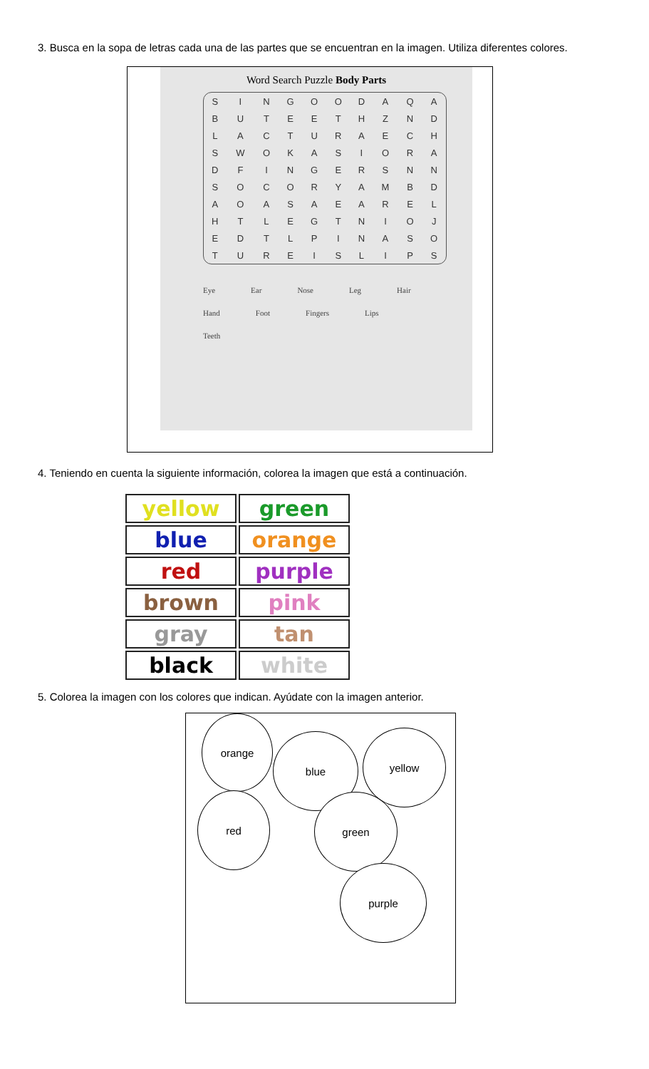3. Busca en la sopa de letras cada una de las partes que se encuentran en la imagen. Utiliza diferentes colores.
Word Search Puzzle Body Parts
| S | I | N | G | O | O | D | A | Q | A |
| B | U | T | E | E | T | H | Z | N | D |
| L | A | C | T | U | R | A | E | C | H |
| S | W | O | K | A | S | I | O | R | A |
| D | F | I | N | G | E | R | S | N | N |
| S | O | C | O | R | Y | A | M | B | D |
| A | O | A | S | A | E | A | R | E | L |
| H | T | L | E | G | T | N | I | O | J |
| E | D | T | L | P | I | N | A | S | O |
| T | U | R | E | I | S | L | I | P | S |
Eye Ear Nose Leg Hair Hand Foot Fingers Lips Teeth
4. Teniendo en cuenta la siguiente información, colorea la imagen que está a continuación.
| yellow | green |
| blue | orange |
| red | purple |
| brown | pink |
| gray | tan |
| black | white |
5. Colorea la imagen con los colores que indican. Ayúdate con la imagen anterior.
orange
blue yellow
red green
purple